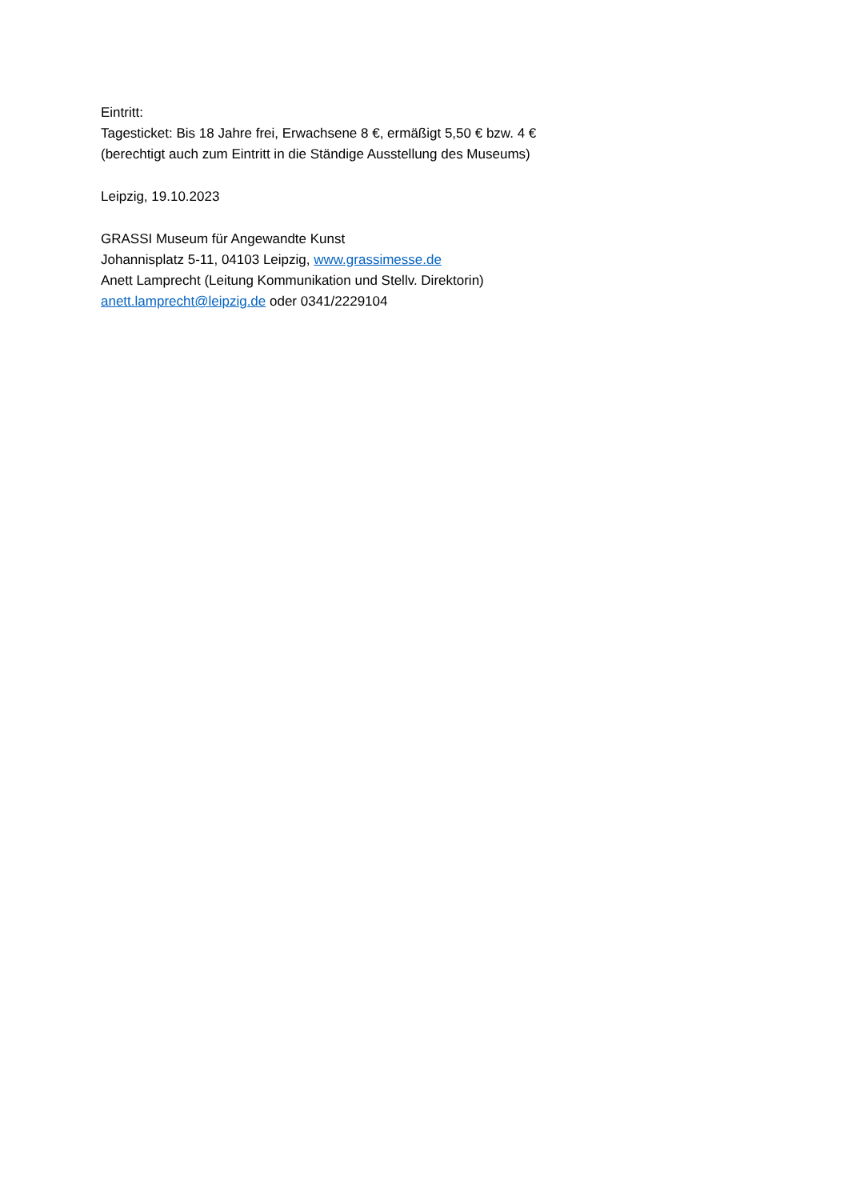Eintritt:
Tagesticket: Bis 18 Jahre frei, Erwachsene 8 €, ermäßigt 5,50 € bzw. 4 €
(berechtigt auch zum Eintritt in die Ständige Ausstellung des Museums)
Leipzig, 19.10.2023
GRASSI Museum für Angewandte Kunst
Johannisplatz 5-11, 04103 Leipzig, www.grassimesse.de
Anett Lamprecht (Leitung Kommunikation und Stellv. Direktorin)
anett.lamprecht@leipzig.de oder 0341/2229104